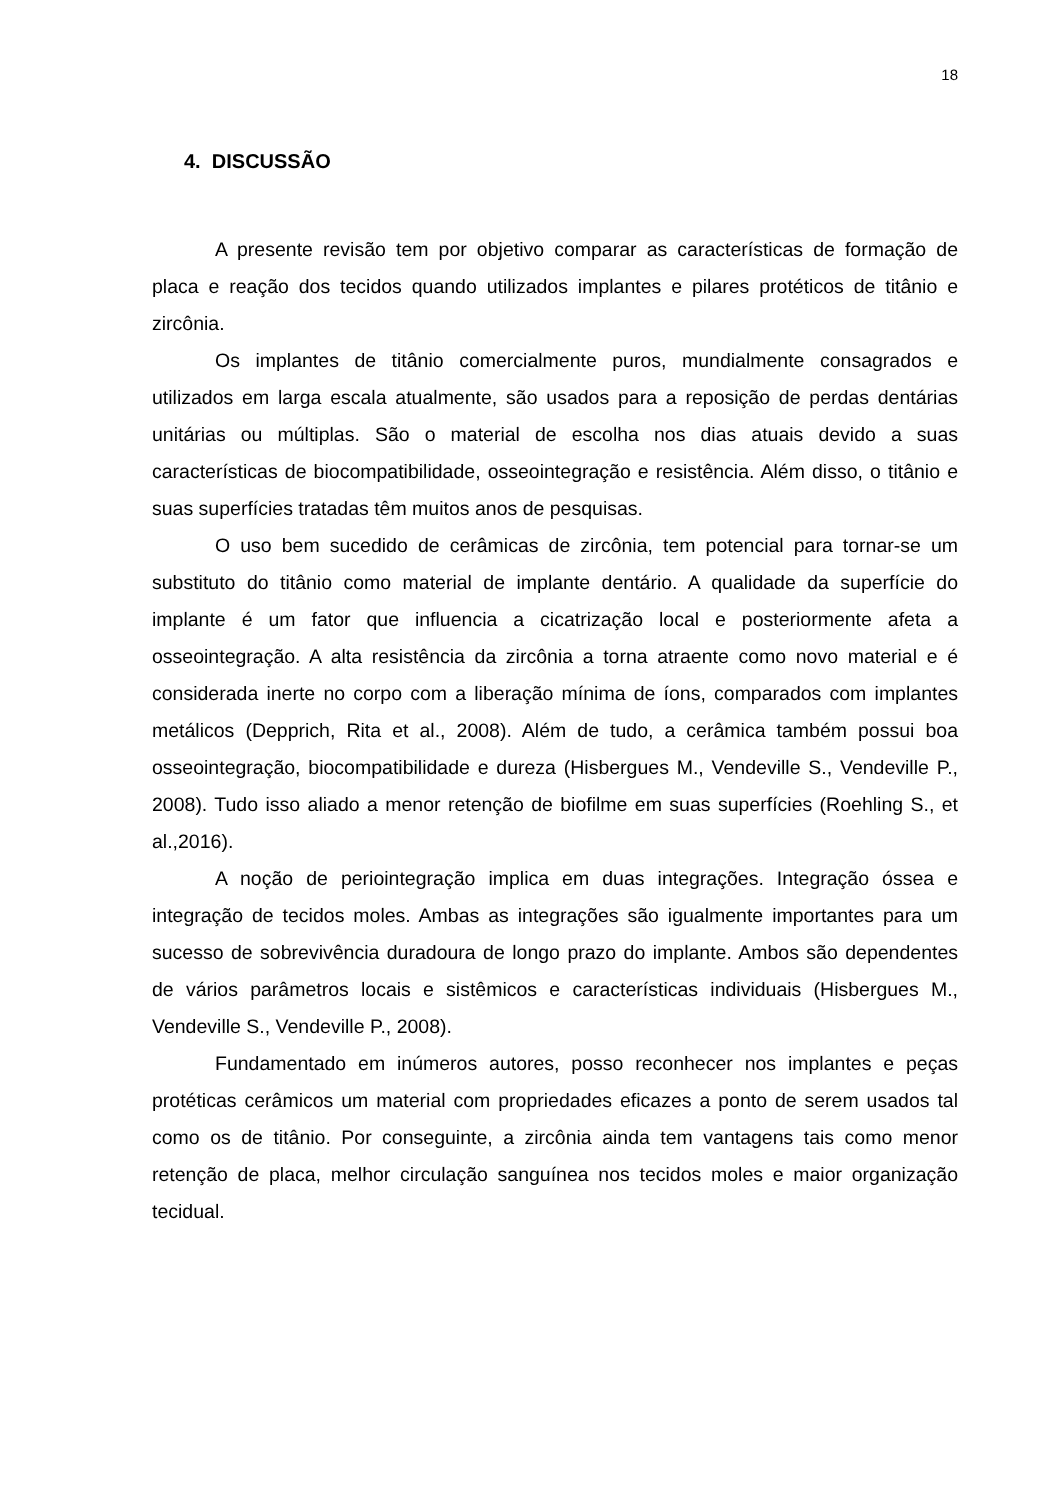18
4. DISCUSSÃO
A presente revisão tem por objetivo comparar as características de formação de placa e reação dos tecidos quando utilizados implantes e pilares protéticos de titânio e zircônia.
Os implantes de titânio comercialmente puros, mundialmente consagrados e utilizados em larga escala atualmente, são usados para a reposição de perdas dentárias unitárias ou múltiplas. São o material de escolha nos dias atuais devido a suas características de biocompatibilidade, osseointegração e resistência. Além disso, o titânio e suas superfícies tratadas têm muitos anos de pesquisas.
O uso bem sucedido de cerâmicas de zircônia, tem potencial para tornar-se um substituto do titânio como material de implante dentário. A qualidade da superfície do implante é um fator que influencia a cicatrização local e posteriormente afeta a osseointegração. A alta resistência da zircônia a torna atraente como novo material e é considerada inerte no corpo com a liberação mínima de íons, comparados com implantes metálicos (Depprich, Rita et al., 2008). Além de tudo, a cerâmica também possui boa osseointegração, biocompatibilidade e dureza (Hisbergues M., Vendeville S., Vendeville P., 2008). Tudo isso aliado a menor retenção de biofilme em suas superfícies (Roehling S., et al.,2016).
A noção de periointegração implica em duas integrações. Integração óssea e integração de tecidos moles. Ambas as integrações são igualmente importantes para um sucesso de sobrevivência duradoura de longo prazo do implante. Ambos são dependentes de vários parâmetros locais e sistêmicos e características individuais (Hisbergues M., Vendeville S., Vendeville P., 2008).
Fundamentado em inúmeros autores, posso reconhecer nos implantes e peças protéticas cerâmicos um material com propriedades eficazes a ponto de serem usados tal como os de titânio. Por conseguinte, a zircônia ainda tem vantagens tais como menor retenção de placa, melhor circulação sanguínea nos tecidos moles e maior organização tecidual.